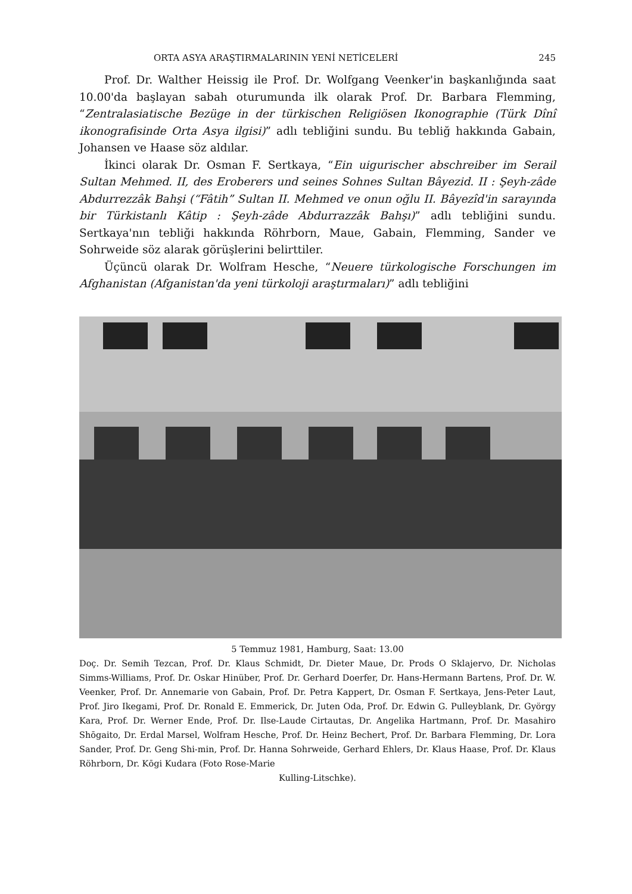ORTA ASYA ARAŞTIRMALARININ YENİ NETİCELERİ 245
Prof. Dr. Walther Heissig ile Prof. Dr. Wolfgang Veenker'in başkanlığında saat 10.00'da başlayan sabah oturumunda ilk olarak Prof. Dr. Barbara Flemming, “Zentralasiatische Bezüge in der türkischen Religiösen Ikonographie (Türk Dînî ikonografisinde Orta Asya ilgisi)” adlı tebliğini sundu. Bu tebliğ hakkında Gabain, Johansen ve Haase söz aldılar.
İkinci olarak Dr. Osman F. Sertkaya, “Ein uigurischer abschreiber im Serail Sultan Mehmed. II, des Eroberers und seines Sohnes Sultan Bâyezid. II : Şeyh-zâde Abdurrezzâk Bahşi (“Fâtih” Sultan II. Mehmed ve onun oğlu II. Bâyezîd'in sarayında bir Türkistanlı Kâtip : Şeyh-zâde Abdurrazzâk Bahşı)” adlı tebliğini sundu. Sertkaya'nın tebliği hakkında Röhrborn, Maue, Gabain, Flemming, Sander ve Sohrweide söz alarak görüşlerini belirttiler.
Üçüncü olarak Dr. Wolfram Hesche, “Neuere türkologische Forschungen im Afghanistan (Afganistan'da yeni türkoloji araştırmaları)” adlı tebliğini
5 Temmuz 1981, Hamburg, Saat: 13.00
Doç. Dr. Semih Tezcan, Prof. Dr. Klaus Schmidt, Dr. Dieter Maue, Dr. Prods O Sklajervo, Dr. Nicholas Simms-Williams, Prof. Dr. Oskar Hinüber, Prof. Dr. Gerhard Doerfer, Dr. Hans-Hermann Bartens, Prof. Dr. W. Veenker, Prof. Dr. Annemarie von Gabain, Prof. Dr. Petra Kappert, Dr. Osman F. Sertkaya, Jens-Peter Laut, Prof. Jiro Ikegami, Prof. Dr. Ronald E. Emmerick, Dr. Juten Oda, Prof. Dr. Edwin G. Pulleyblank, Dr. György Kara, Prof. Dr. Werner Ende, Prof. Dr. Ilse-Laude Cirtautas, Dr. Angelika Hartmann, Prof. Dr. Masahiro Shōgaito, Dr. Erdal Marsel, Wolfram Hesche, Prof. Dr. Heinz Bechert, Prof. Dr. Barbara Flemming, Dr. Lora Sander, Prof. Dr. Geng Shi-min, Prof. Dr. Hanna Sohrweide, Gerhard Ehlers, Dr. Klaus Haase, Prof. Dr. Klaus Röhrborn, Dr. Kōgi Kudara (Foto Rose-Marie
Kulling-Litschke).